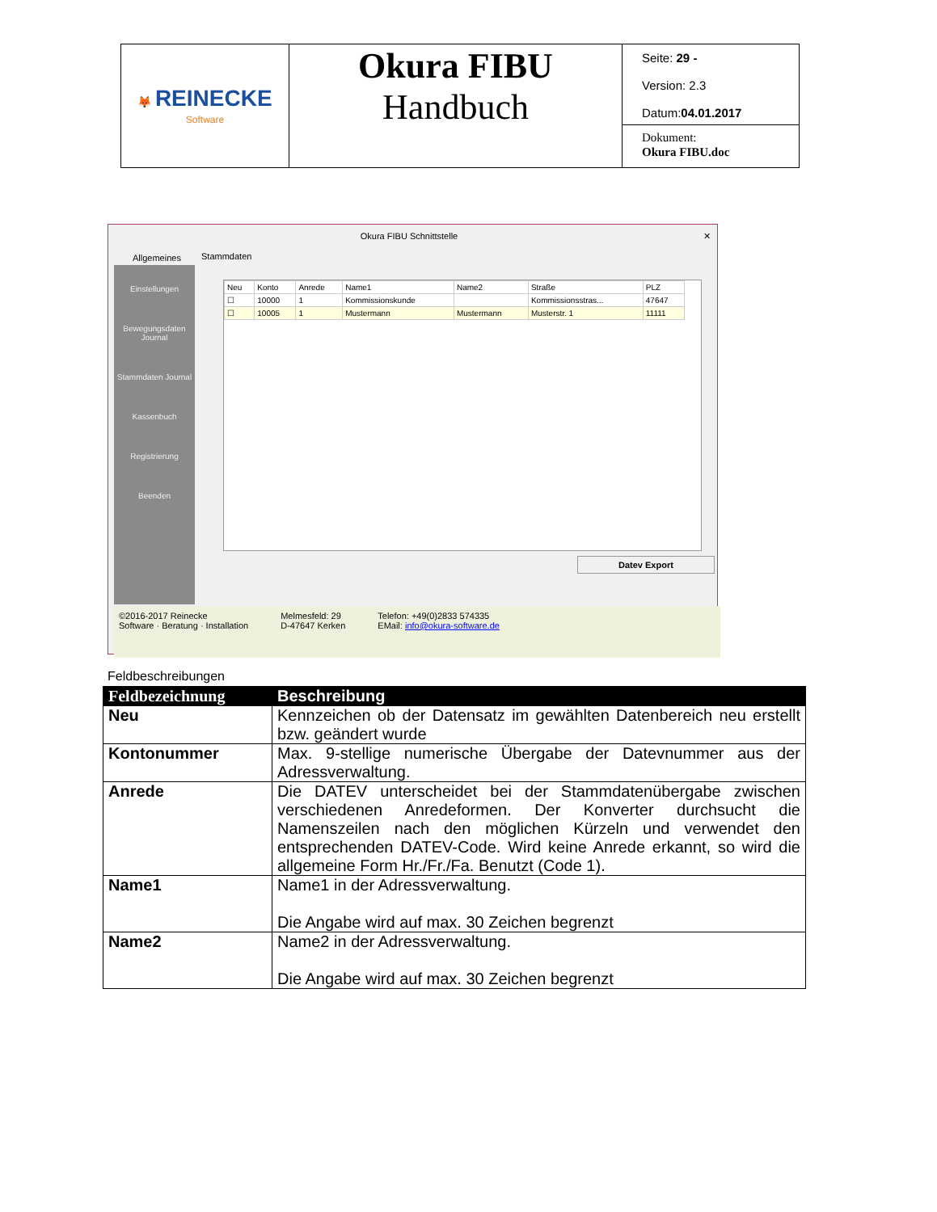| 🦊 REINECKE Software | Okura FIBU Handbuch | Seite: 29 - Version: 2.3 Datum: 04.01.2017 Dokument: Okura FIBU.doc |
Okura FIBU Schnittstelle ✕
Allgemeines Stammdaten
Einstellungen
Bewegungsdaten Journal
Stammdaten Journal
Kassenbuch
Registrierung
Beenden
| Neu | Konto | Anrede | Name1 | Name2 | Straße | PLZ |
| ☐ | 10000 | 1 | Kommissionskunde | | Kommissionsstras... | 47647 |
| ☐ | 10005 | 1 | Mustermann | Mustermann | Musterstr. 1 | 11111 |
Datev Export
©2016-2017 Reinecke
Software · Beratung · Installation
Melmesfeld: 29
D-47647 Kerken
Telefon: +49(0)2833 574335
EMail: info@okura-software.de
Feldbeschreibungen
| Feldbezeichnung | Beschreibung |
| --- | --- |
| Neu | Kennzeichen ob der Datensatz im gewählten Datenbereich neu erstellt bzw. geändert wurde |
| Kontonummer | Max. 9-stellige numerische Übergabe der Datevnummer aus der Adressverwaltung. |
| Anrede | Die DATEV unterscheidet bei der Stammdatenübergabe zwischen verschiedenen Anredeformen. Der Konverter durchsucht die Namenszeilen nach den möglichen Kürzeln und verwendet den entsprechenden DATEV-Code. Wird keine Anrede erkannt, so wird die allgemeine Form Hr./Fr./Fa. Benutzt (Code 1). |
| Name1 | Name1 in der Adressverwaltung. Die Angabe wird auf max. 30 Zeichen begrenzt |
| Name2 | Name2 in der Adressverwaltung. Die Angabe wird auf max. 30 Zeichen begrenzt |